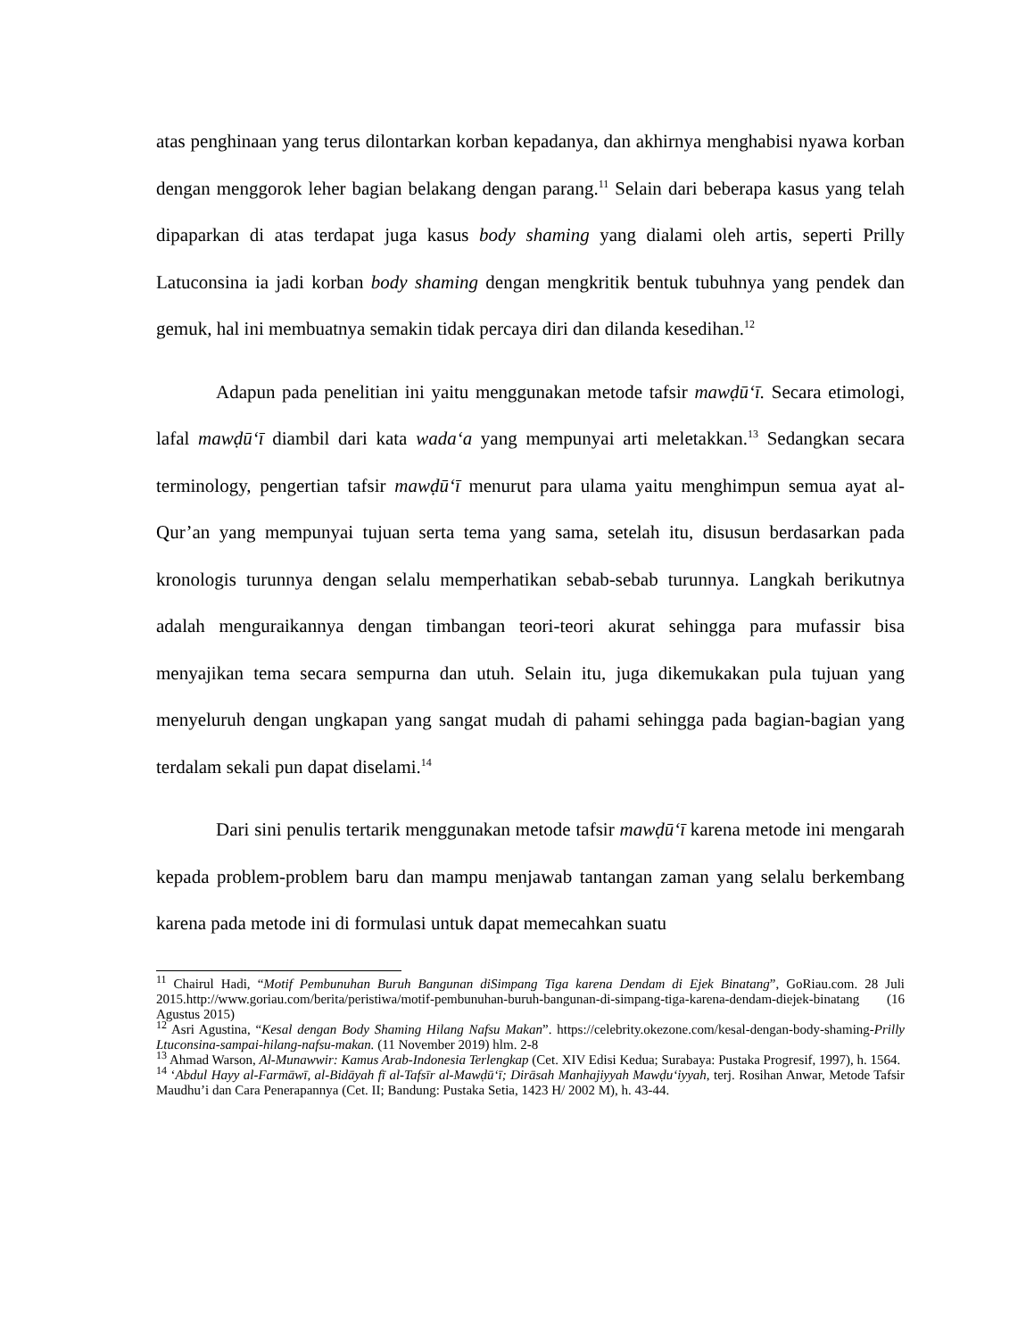atas penghinaan yang terus dilontarkan korban kepadanya, dan akhirnya menghabisi nyawa korban dengan menggorok leher bagian belakang dengan parang.<sup>11</sup> Selain dari beberapa kasus yang telah dipaparkan di atas terdapat juga kasus body shaming yang dialami oleh artis, seperti Prilly Latuconsina ia jadi korban body shaming dengan mengkritik bentuk tubuhnya yang pendek dan gemuk, hal ini membuatnya semakin tidak percaya diri dan dilanda kesedihan.<sup>12</sup>
Adapun pada penelitian ini yaitu menggunakan metode tafsir mawḍū‘ī. Secara etimologi, lafal mawḍū‘ī diambil dari kata wada‘a yang mempunyai arti meletakkan.<sup>13</sup> Sedangkan secara terminology, pengertian tafsir mawḍū‘ī menurut para ulama yaitu menghimpun semua ayat al-Qur’an yang mempunyai tujuan serta tema yang sama, setelah itu, disusun berdasarkan pada kronologis turunnya dengan selalu memperhatikan sebab-sebab turunnya. Langkah berikutnya adalah menguraikannya dengan timbangan teori-teori akurat sehingga para mufassir bisa menyajikan tema secara sempurna dan utuh. Selain itu, juga dikemukakan pula tujuan yang menyeluruh dengan ungkapan yang sangat mudah di pahami sehingga pada bagian-bagian yang terdalam sekali pun dapat diselami.<sup>14</sup>
Dari sini penulis tertarik menggunakan metode tafsir mawḍū‘ī karena metode ini mengarah kepada problem-problem baru dan mampu menjawab tantangan zaman yang selalu berkembang karena pada metode ini di formulasi untuk dapat memecahkan suatu
<sup>11</sup> Chairul Hadi, “Motif Pembunuhan Buruh Bangunan diSimpang Tiga karena Dendam di Ejek Binatang”, GoRiau.com. 28 Juli 2015.http://www.goriau.com/berita/peristiwa/motif-pembunuhan-buruh-bangunan-di-simpang-tiga-karena-dendam-diejek-binatang (16 Agustus 2015)
<sup>12</sup> Asri Agustina, “Kesal dengan Body Shaming Hilang Nafsu Makan”. https://celebrity.okezone.com/kesal-dengan-body-shaming-Prilly Ltuconsina-sampai-hilang-nafsu-makan. (11 November 2019) hlm. 2-8
<sup>13</sup> Ahmad Warson, Al-Munawwir: Kamus Arab-Indonesia Terlengkap (Cet. XIV Edisi Kedua; Surabaya: Pustaka Progresif, 1997), h. 1564.
<sup>14</sup> ‘Abdul Hayy al-Farmāwī, al-Bidāyah fī al-Tafsīr al-Mawḍū‘ī; Dirāsah Manhajiyyah Mawḍu‘iyyah, terj. Rosihan Anwar, Metode Tafsir Maudhu’i dan Cara Penerapannya (Cet. II; Bandung: Pustaka Setia, 1423 H/ 2002 M), h. 43-44.